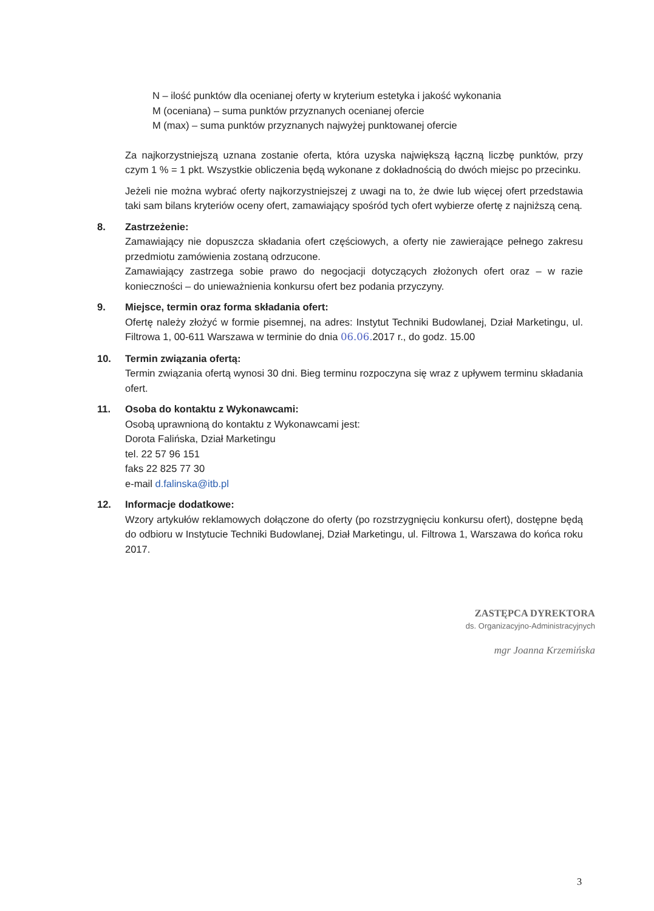N – ilość punktów dla ocenianej oferty w kryterium estetyka i jakość wykonania
M (oceniana) – suma punktów przyznanych ocenianej ofercie
M (max) – suma punktów przyznanych najwyżej punktowanej ofercie
Za najkorzystniejszą uznana zostanie oferta, która uzyska największą łączną liczbę punktów, przy czym 1 % = 1 pkt. Wszystkie obliczenia będą wykonane z dokładnością do dwóch miejsc po przecinku.
Jeżeli nie można wybrać oferty najkorzystniejszej z uwagi na to, że dwie lub więcej ofert przedstawia taki sam bilans kryteriów oceny ofert, zamawiający spośród tych ofert wybierze ofertę z najniższą ceną.
8. Zastrzeżenie:
Zamawiający nie dopuszcza składania ofert częściowych, a oferty nie zawierające pełnego zakresu przedmiotu zamówienia zostaną odrzucone.
Zamawiający zastrzega sobie prawo do negocjacji dotyczących złożonych ofert oraz – w razie konieczności – do unieważnienia konkursu ofert bez podania przyczyny.
9. Miejsce, termin oraz forma składania ofert:
Ofertę należy złożyć w formie pisemnej, na adres: Instytut Techniki Budowlanej, Dział Marketingu, ul. Filtrowa 1, 00-611 Warszawa w terminie do dnia 06.06. 2017 r., do godz. 15.00
10. Termin związania ofertą:
Termin związania ofertą wynosi 30 dni. Bieg terminu rozpoczyna się wraz z upływem terminu składania ofert.
11. Osoba do kontaktu z Wykonawcami:
Osobą uprawnioną do kontaktu z Wykonawcami jest:
Dorota Falińska, Dział Marketingu
tel. 22 57 96 151
faks 22 825 77 30
e-mail d.falinska@itb.pl
12. Informacje dodatkowe:
Wzory artykułów reklamowych dołączone do oferty (po rozstrzygnięciu konkursu ofert), dostępne będą do odbioru w Instytucie Techniki Budowlanej, Dział Marketingu, ul. Filtrowa 1, Warszawa do końca roku 2017.
ZASTĘPCA DYREKTORA
ds. Organizacyjno-Administracyjnych
mgr Joanna Krzemińska
3